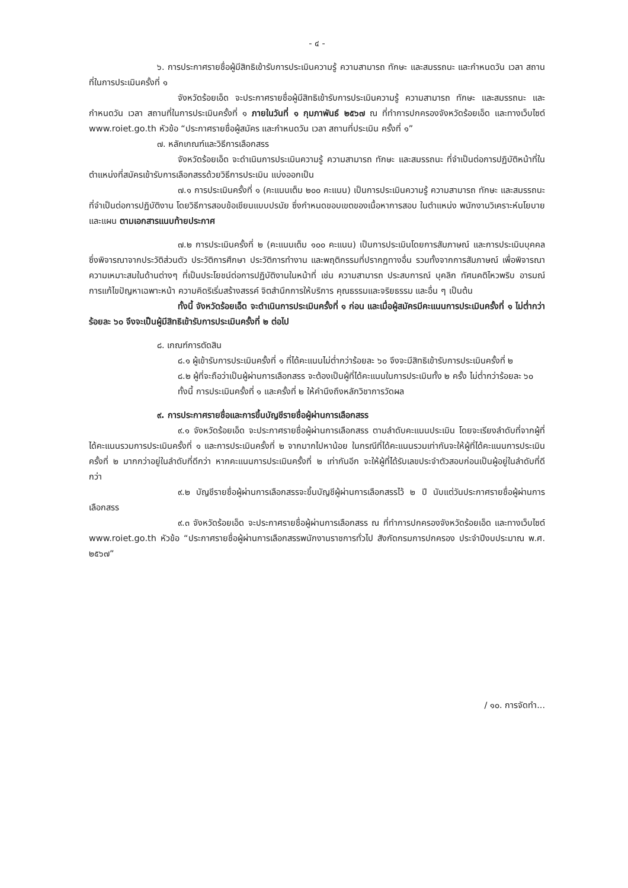- ๔ -
๖. การประกาศรายชื่อผู้มีสิทธิเข้ารับการประเมินความรู้ ความสามารถ ทักษะ และสมรรถนะ และกำหนดวัน เวลา สถานที่ในการประเมินครั้งที่ ๑
จังหวัดร้อยเอ็ด จะประกาศรายชื่อผู้มีสิทธิเข้ารับการประเมินความรู้ ความสามารถ ทักษะ และสมรรถนะ และกำหนดวัน เวลา สถานที่ในการประเมินครั้งที่ ๑ ภายในวันที่ ๑ กุมภาพันธ์ ๒๕๖๗ ณ ที่ทำการปกครองจังหวัดร้อยเอ็ด และทางเว็บไซต์ www.roiet.go.th หัวข้อ “ประกาศรายชื่อผู้สมัคร และกำหนดวัน เวลา สถานที่ประเมิน ครั้งที่ ๑”
๗. หลักเกณฑ์และวิธีการเลือกสรร
จังหวัดร้อยเอ็ด จะดำเนินการประเมินความรู้ ความสามารถ ทักษะ และสมรรถนะ ที่จำเป็นต่อการปฏิบัติหน้าที่ในตำแหน่งที่สมัครเข้ารับการเลือกสรรด้วยวิธีการประเมิน แบ่งออกเป็น
๗.๑ การประเมินครั้งที่ ๑ (คะแนนเต็ม ๒๐๐ คะแนน) เป็นการประเมินความรู้ ความสามารถ ทักษะ และสมรรถนะที่จำเป็นต่อการปฏิบัติงาน โดยวิธีการสอบข้อเขียนแบบปรนัย ซึ่งกำหนดขอบเขตของเนื้อหาการสอบ ในตำแหน่ง พนักงานวิเคราะห์นโยบายและแผน ตามเอกสารแนบท้ายประกาศ
๗.๒ การประเมินครั้งที่ ๒ (คะแนนเต็ม ๑๐๐ คะแนน) เป็นการประเมินโดยการสัมภาษณ์ และการประเมินบุคคล ซึ่งพิจารณาจากประวัติส่วนตัว ประวัติการศึกษา ประวัติการทำงาน และพฤติกรรมที่ปรากฏทางอื่น รวมทั้งจากการสัมภาษณ์ เพื่อพิจารณาความเหมาะสมในด้านต่างๆ ที่เป็นประโยชน์ต่อการปฏิบัติงานในหน้าที่ เช่น ความสามารถ ประสบการณ์ บุคลิก ทัศนคติไหวพริบ อารมณ์ การแก้ไขปัญหาเฉพาะหน้า ความคิดริเริ่มสร้างสรรค์ จิตสำนึกการให้บริการ คุณธรรมและจริยธรรม และอื่น ๆ เป็นต้น
ทั้งนี้ จังหวัดร้อยเอ็ด จะดำเนินการประเมินครั้งที่ ๑ ก่อน และเมื่อผู้สมัครมีคะแนนการประเมินครั้งที่ ๑ ไม่ต่ำกว่าร้อยละ ๖๐ จึงจะเป็นผู้มีสิทธิเข้ารับการประเมินครั้งที่ ๒ ต่อไป
๘. เกณฑ์การตัดสิน
๘.๑ ผู้เข้ารับการประเมินครั้งที่ ๑ ที่ได้คะแนนไม่ต่ำกว่าร้อยละ ๖๐ จึงจะมีสิทธิเข้ารับการประเมินครั้งที่ ๒
๘.๒ ผู้ที่จะถือว่าเป็นผู้ผ่านการเลือกสรร จะต้องเป็นผู้ที่ได้คะแนนในการประเมินทั้ง ๒ ครั้ง ไม่ต่ำกว่าร้อยละ ๖๐
ทั้งนี้ การประเมินครั้งที่ ๑ และครั้งที่ ๒ ให้คำนึงถึงหลักวิชาการวัดผล
๙. การประกาศรายชื่อและการขึ้นบัญชีรายชื่อผู้ผ่านการเลือกสรร
๙.๑ จังหวัดร้อยเอ็ด จะประกาศรายชื่อผู้ผ่านการเลือกสรร ตามลำดับคะแนนประเมิน โดยจะเรียงลำดับที่จากผู้ที่ได้คะแนนรวมการประเมินครั้งที่ ๑ และการประเมินครั้งที่ ๒ จากมากไปหาน้อย ในกรณีที่ได้คะแนนรวมเท่ากันจะให้ผู้ที่ได้คะแนนการประเมินครั้งที่ ๒ มากกว่าอยู่ในลำดับที่ดีกว่า หากคะแนนการประเมินครั้งที่ ๒ เท่ากันอีก จะให้ผู้ที่ได้รับเลขประจำตัวสอบก่อนเป็นผู้อยู่ในลำดับที่ดีกว่า
๙.๒ บัญชีรายชื่อผู้ผ่านการเลือกสรรจะขึ้นบัญชีผู้ผ่านการเลือกสรรไว้ ๒ ปี นับแต่วันประกาศรายชื่อผู้ผ่านการเลือกสรร
๙.๓ จังหวัดร้อยเอ็ด จะประกาศรายชื่อผู้ผ่านการเลือกสรร ณ ที่ทำการปกครองจังหวัดร้อยเอ็ด และทางเว็บไซต์ www.roiet.go.th หัวข้อ “ประกาศรายชื่อผู้ผ่านการเลือกสรรพนักงานราชการทั่วไป สังกัดกรมการปกครอง ประจำปีงบประมาณ พ.ศ. ๒๕๖๗”
/ ๑๐. การจัดทำ...